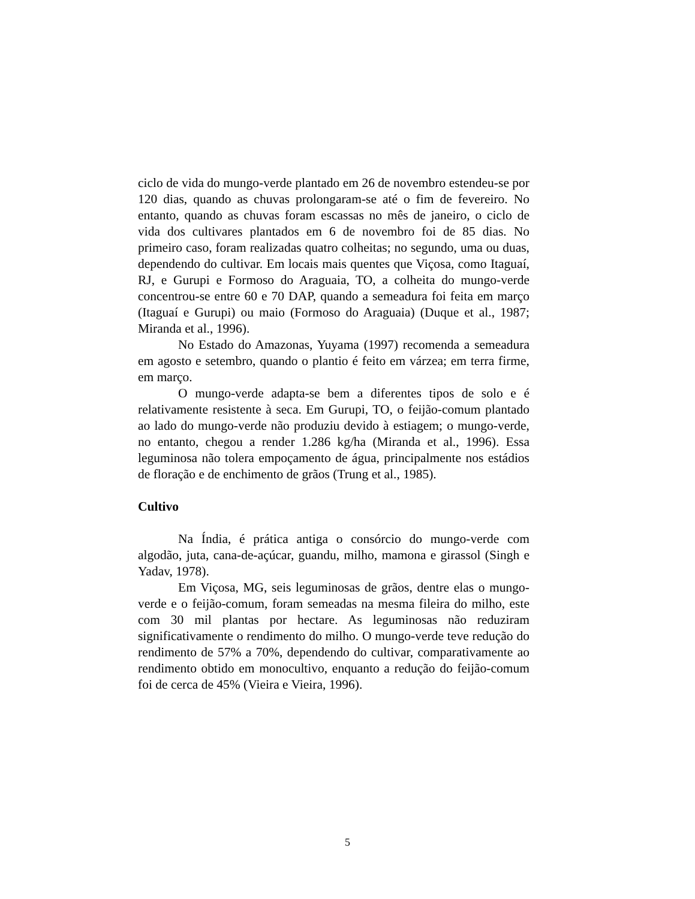ciclo de vida do mungo-verde plantado em 26 de novembro estendeu-se por 120 dias, quando as chuvas prolongaram-se até o fim de fevereiro. No entanto, quando as chuvas foram escassas no mês de janeiro, o ciclo de vida dos cultivares plantados em 6 de novembro foi de 85 dias. No primeiro caso, foram realizadas quatro colheitas; no segundo, uma ou duas, dependendo do cultivar. Em locais mais quentes que Viçosa, como Itaguaí, RJ, e Gurupi e Formoso do Araguaia, TO, a colheita do mungo-verde concentrou-se entre 60 e 70 DAP, quando a semeadura foi feita em março (Itaguaí e Gurupi) ou maio (Formoso do Araguaia) (Duque et al., 1987; Miranda et al., 1996).
No Estado do Amazonas, Yuyama (1997) recomenda a semeadura em agosto e setembro, quando o plantio é feito em várzea; em terra firme, em março.
O mungo-verde adapta-se bem a diferentes tipos de solo e é relativamente resistente à seca. Em Gurupi, TO, o feijão-comum plantado ao lado do mungo-verde não produziu devido à estiagem; o mungo-verde, no entanto, chegou a render 1.286 kg/ha (Miranda et al., 1996). Essa leguminosa não tolera empoçamento de água, principalmente nos estádios de floração e de enchimento de grãos (Trung et al., 1985).
Cultivo
Na Índia, é prática antiga o consórcio do mungo-verde com algodão, juta, cana-de-açúcar, guandu, milho, mamona e girassol (Singh e Yadav, 1978).
Em Viçosa, MG, seis leguminosas de grãos, dentre elas o mungo-verde e o feijão-comum, foram semeadas na mesma fileira do milho, este com 30 mil plantas por hectare. As leguminosas não reduziram significativamente o rendimento do milho. O mungo-verde teve redução do rendimento de 57% a 70%, dependendo do cultivar, comparativamente ao rendimento obtido em monocultivo, enquanto a redução do feijão-comum foi de cerca de 45% (Vieira e Vieira, 1996).
5